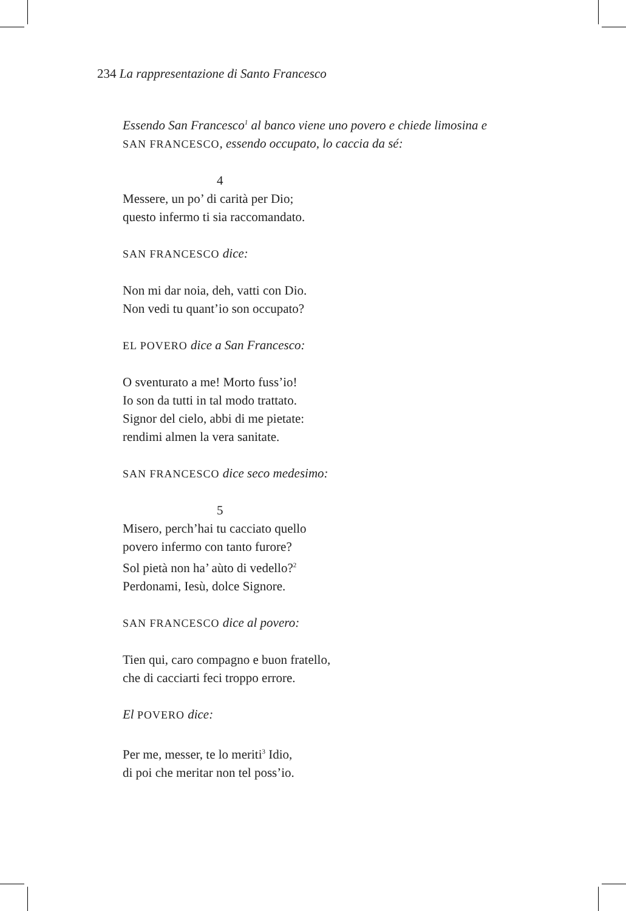234 La rappresentazione di Santo Francesco
Essendo San Francesco<sup>1</sup> al banco viene uno povero e chiede limosina e
SAN FRANCESCO, essendo occupato, lo caccia da sé:
4
Messere, un po’ di carità per Dio;
questo infermo ti sia raccomandato.
SAN FRANCESCO dice:
Non mi dar noia, deh, vatti con Dio.
Non vedi tu quant’io son occupato?
EL POVERO dice a San Francesco:
O sventurato a me! Morto fuss’io!
Io son da tutti in tal modo trattato.
Signor del cielo, abbi di me pietate:
rendimi almen la vera sanitate.
SAN FRANCESCO dice seco medesimo:
5
Misero, perch’hai tu cacciato quello
povero infermo con tanto furore?
Sol pietà non ha’ aùto di vedello?<sup>2</sup>
Perdonami, Iesù, dolce Signore.
SAN FRANCESCO dice al povero:
Tien qui, caro compagno e buon fratello,
che di cacciarti feci troppo errore.
El POVERO dice:
Per me, messer, te lo meriti<sup>3</sup> Idio,
di poi che meritar non tel poss’io.